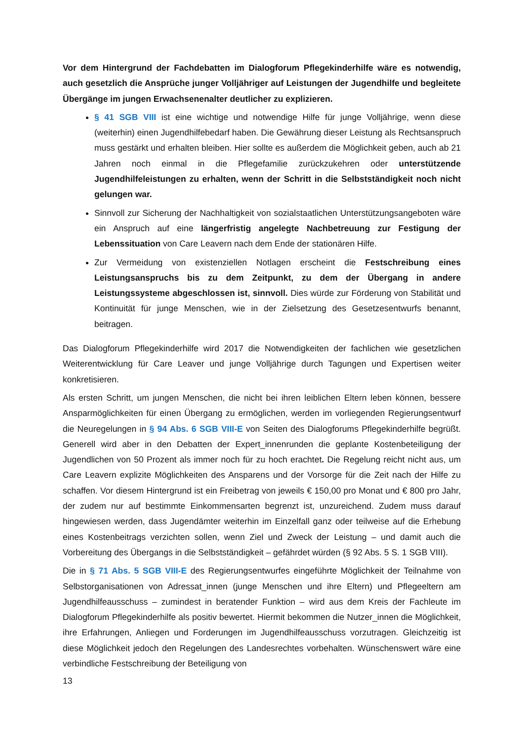Vor dem Hintergrund der Fachdebatten im Dialogforum Pflegekinderhilfe wäre es notwendig, auch gesetzlich die Ansprüche junger Volljähriger auf Leistungen der Jugendhilfe und begleitete Übergänge im jungen Erwachsenenalter deutlicher zu explizieren.
§ 41 SGB VIII ist eine wichtige und notwendige Hilfe für junge Volljährige, wenn diese (weiterhin) einen Jugendhilfebedarf haben. Die Gewährung dieser Leistung als Rechtsanspruch muss gestärkt und erhalten bleiben. Hier sollte es außerdem die Möglichkeit geben, auch ab 21 Jahren noch einmal in die Pflegefamilie zurückzukehren oder unterstützende Jugendhilfeleistungen zu erhalten, wenn der Schritt in die Selbstständigkeit noch nicht gelungen war.
Sinnvoll zur Sicherung der Nachhaltigkeit von sozialstaatlichen Unterstützungsangeboten wäre ein Anspruch auf eine längerfristig angelegte Nachbetreuung zur Festigung der Lebenssituation von Care Leavern nach dem Ende der stationären Hilfe.
Zur Vermeidung von existenziellen Notlagen erscheint die Festschreibung eines Leistungsanspruchs bis zu dem Zeitpunkt, zu dem der Übergang in andere Leistungssysteme abgeschlossen ist, sinnvoll. Dies würde zur Förderung von Stabilität und Kontinuität für junge Menschen, wie in der Zielsetzung des Gesetzesentwurfs benannt, beitragen.
Das Dialogforum Pflegekinderhilfe wird 2017 die Notwendigkeiten der fachlichen wie gesetzlichen Weiterentwicklung für Care Leaver und junge Volljährige durch Tagungen und Expertisen weiter konkretisieren.
Als ersten Schritt, um jungen Menschen, die nicht bei ihren leiblichen Eltern leben können, bessere Ansparmöglichkeiten für einen Übergang zu ermöglichen, werden im vorliegenden Regierungsentwurf die Neuregelungen in § 94 Abs. 6 SGB VIII-E von Seiten des Dialogforums Pflegekinderhilfe begrüßt. Generell wird aber in den Debatten der Expert_innenrunden die geplante Kostenbeteiligung der Jugendlichen von 50 Prozent als immer noch für zu hoch erachtet. Die Regelung reicht nicht aus, um Care Leavern explizite Möglichkeiten des Ansparens und der Vorsorge für die Zeit nach der Hilfe zu schaffen. Vor diesem Hintergrund ist ein Freibetrag von jeweils € 150,00 pro Monat und € 800 pro Jahr, der zudem nur auf bestimmte Einkommensarten begrenzt ist, unzureichend. Zudem muss darauf hingewiesen werden, dass Jugendämter weiterhin im Einzelfall ganz oder teilweise auf die Erhebung eines Kostenbeitrags verzichten sollen, wenn Ziel und Zweck der Leistung – und damit auch die Vorbereitung des Übergangs in die Selbstständigkeit – gefährdet würden (§ 92 Abs. 5 S. 1 SGB VIII).
Die in § 71 Abs. 5 SGB VIII-E des Regierungsentwurfes eingeführte Möglichkeit der Teilnahme von Selbstorganisationen von Adressat_innen (junge Menschen und ihre Eltern) und Pflegeeltern am Jugendhilfeausschuss – zumindest in beratender Funktion – wird aus dem Kreis der Fachleute im Dialogforum Pflegekinderhilfe als positiv bewertet. Hiermit bekommen die Nutzer_innen die Möglichkeit, ihre Erfahrungen, Anliegen und Forderungen im Jugendhilfeausschuss vorzutragen. Gleichzeitig ist diese Möglichkeit jedoch den Regelungen des Landesrechtes vorbehalten. Wünschenswert wäre eine verbindliche Festschreibung der Beteiligung von
13